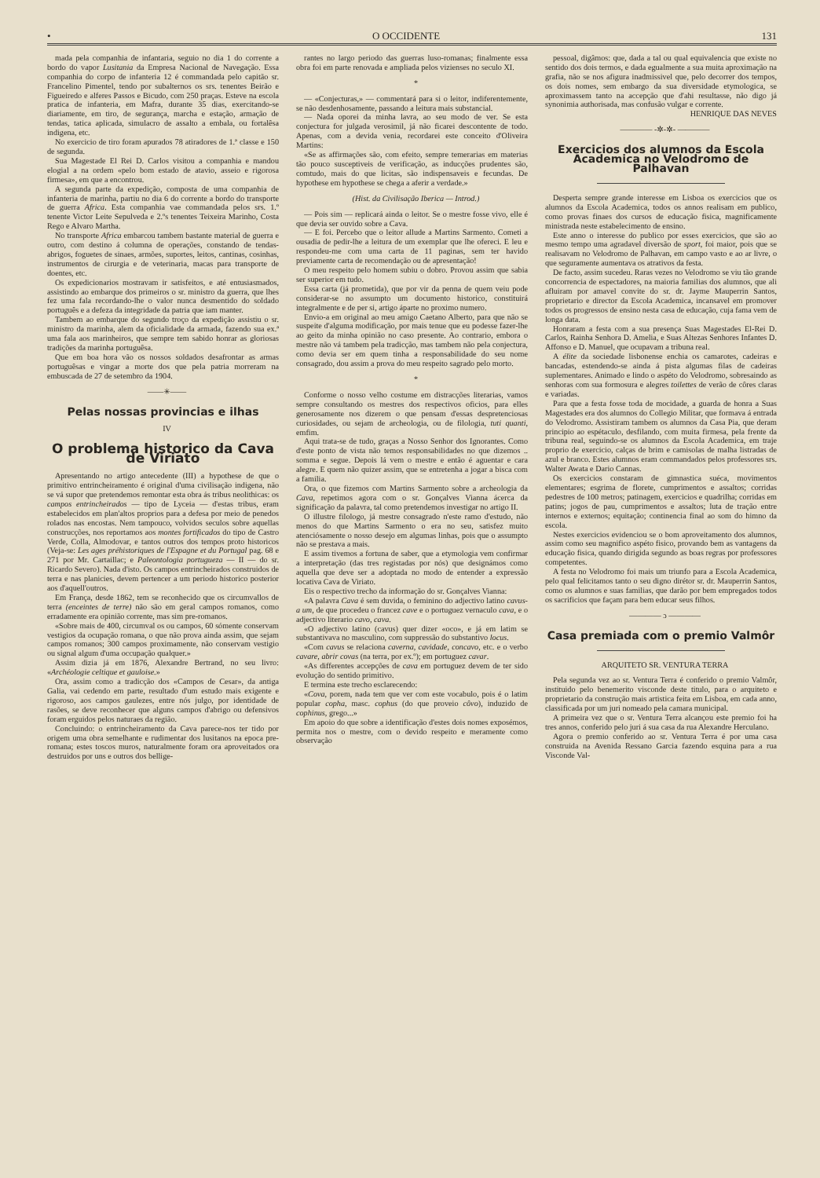• O OCCIDENTE 131
mada pela companhia de infantaria, seguio no dia 1 do corrente a bordo do vapor Lusitania da Empresa Nacional de Navegação. Essa companhia do corpo de infanteria 12 é commandada pelo capitão sr. Francelino Pimentel, tendo por subalternos os srs. tenentes Beirão e Figueiredo e alferes Passos e Bicudo, com 250 praças. Esteve na escola pratica de infanteria, em Mafra, durante 35 dias, exercitando-se diariamente, em tiro, de segurança, marcha e estação, armação de tendas, tatica aplicada, simulacro de assalto a embala, ou fortalêsa indigena, etc.
No exercicio de tiro foram apurados 78 atiradores de 1.ª classe e 150 de segunda.
Sua Magestade El Rei D. Carlos visitou a companhia e mandou elogial a na ordem «pelo bom estado de atavio, asseio e rigorosa firmesa», em que a encontrou.
A segunda parte da expedição, composta de uma companhia de infanteria de marinha, partiu no dia 6 do corrente a bordo do transporte de guerra Africa. Esta companhia vae commandada pelos srs. 1.º tenente Victor Leite Sepulveda e 2.ºs tenentes Teixeira Marinho, Costa Rego e Alvaro Martha.
No transporte Africa embarcou tambem bastante material de guerra e outro, com destino á columna de operações, constando de tendas-abrigos, foguetes de sinaes, armões, suportes, leitos, cantinas, cosinhas, instrumentos de cirurgia e de veterinaria, macas para transporte de doentes, etc.
Os expedicionarios mostravam ir satisfeitos, e até entusiasmados, assistindo ao embarque dos primeiros o sr. ministro da guerra, que lhes fez uma fala recordando-lhe o valor nunca desmentido do soldado português e a defeza da integridade da patria que iam manter.
Tambem ao embarque do segundo troço da expedição assistiu o sr. ministro da marinha, alem da oficialidade da armada, fazendo sua ex.ª uma fala aos marinheiros, que sempre tem sabido honrar as gloriosas tradições da marinha portuguêsa.
Que em boa hora vão os nossos soldados desafrontar as armas portuguêsas e vingar a morte dos que pela patria morreram na embuscada de 27 de setembro da 1904.
——✳——
Pelas nossas provincias e ilhas
IV
O problema historico da Cava de Viriato
Apresentando no artigo antecedente (III) a hypothese de que o primitivo entrincheiramento é original d'uma civilisação indigena, não se vá supor que pretendemos remontar esta obra ás tribus neolithicas: os campos entrincheirados — tipo de Lyceia — d'estas tribus, eram estabelecidos em plan'altos proprios para a defesa por meio de penedos rolados nas encostas. Nem tampouco, volvidos seculos sobre aquellas construcções, nos reportamos aos montes fortificados do tipo de Castro Verde, Colla, Almodovar, e tantos outros dos tempos proto historicos (Veja-se: Les ages préhistoriques de l'Espagne et du Portugal pag. 68 e 271 por Mr. Cartaillac; e Paleontologia portugueza — II — do sr. Ricardo Severo). Nada d'isto. Os campos entrincheirados construidos de terra e nas planicies, devem pertencer a um periodo historico posterior aos d'aquell'outros.
Em França, desde 1862, tem se reconhecido que os circumvallos de terra (enceintes de terre) não são em geral campos romanos, como erradamente era opinião corrente, mas sim pre-romanos.
«Sobre mais de 400, circumval os ou campos, 60 sómente conservam vestigios da ocupação romana, o que não prova ainda assim, que sejam campos romanos; 300 campos proximamente, não conservam vestigio ou signal algum d'uma occupação qualquer.»
Assim dizia já em 1876, Alexandre Bertrand, no seu livro: «Archéologie celtique et gauloise.»
Ora, assim como a tradicção dos «Campos de Cesar», da antiga Galia, vai cedendo em parte, resultado d'um estudo mais exigente e rigoroso, aos campos gaulezes, entre nós julgo, por identidade de rasões, se deve reconhecer que alguns campos d'abrigo ou defensivos foram erguidos pelos naturaes da região.
Concluindo: o entrincheiramento da Cava parece-nos ter tido por origem uma obra semelhante e rudimentar dos lusitanos na epoca pre-romana; estes toscos muros, naturalmente foram ora aproveitados ora destruidos por uns e outros dos bellige-
rantes no largo periodo das guerras luso-romanas; finalmente essa obra foi em parte renovada e ampliada pelos vizienses no seculo XI.
*
— «Conjecturas,» — commentará para si o leitor, indiferentemente, se não desdenhosamente, passando a leitura mais substancial.
— Nada oporei da minha lavra, ao seu modo de ver. Se esta conjectura for julgada verosimil, já não ficarei descontente de todo. Apenas, com a devida venia, recordarei este conceito d'Oliveira Martins:
«Se as affirmações são, com efeito, sempre temerarias em materias tão pouco susceptiveis de verificação, as inducções prudentes são, comtudo, mais do que licitas, são indispensaveis e fecundas. De hypothese em hypothese se chega a aferir a verdade.»
(Hist. da Civilisação Iberica — Introd.)
— Pois sim — replicará ainda o leitor. Se o mestre fosse vivo, elle é que devia ser ouvido sobre a Cava.
— E foi. Percebo que o leitor allude a Martins Sarmento. Cometi a ousadia de pedir-lhe a leitura de um exemplar que lhe ofereci. E leu e respondeu-me com uma carta de 11 paginas, sem ter havido previamente carta de recomendação ou de apresentação!
O meu respeito pelo homem subiu o dobro. Provou assim que sabia ser superior em tudo.
Essa carta (já prometida), que por vir da penna de quem veiu pode considerar-se no assumpto um documento historico, constituirá integralmente e de per si, artigo áparte no proximo numero.
Envio-a em original ao meu amigo Caetano Alberto, para que não se suspeite d'alguma modificação, por mais tenue que eu podesse fazer-lhe ao geito da minha opinião no caso presente. Ao contrario, embora o mestre não vá tambem pela tradicção, mas tambem não pela conjectura, como devia ser em quem tinha a responsabilidade do seu nome consagrado, dou assim a prova do meu respeito sagrado pelo morto.
*
Conforme o nosso velho costume em distracções literarias, vamos sempre consultando os mestres dos respectivos oficios, para elles generosamente nos dizerem o que pensam d'essas despretenciosas curiosidades, ou sejam de archeologia, ou de filologia, tuti quanti, emfim.
Aqui trata-se de tudo, graças a Nosso Senhor dos Ignorantes. Como d'este ponto de vista não temos responsabilidades no que dizemos .. somma e segue. Depois lá vem o mestre e então é aguentar e cara alegre. E quem não quizer assim, que se entretenha a jogar a bisca com a familia.
Ora, o que fizemos com Martins Sarmento sobre a archeologia da Cava, repetimos agora com o sr. Gonçalves Vianna ácerca da significação da palavra, tal como pretendemos investigar no artigo II.
O illustre filologo, já mestre consagrado n'este ramo d'estudo, não menos do que Martins Sarmento o era no seu, satisfez muito atenciósamente o nosso desejo em algumas linhas, pois que o assumpto não se prestava a mais.
E assim tivemos a fortuna de saber, que a etymologia vem confirmar a interpretação (das tres registadas por nós) que designámos como aquella que deve ser a adoptada no modo de entender a expressão locativa Cava de Viriato.
Eis o respectivo trecho da informação do sr. Gonçalves Vianna:
«A palavra Cava é sem duvida, o feminino do adjectivo latino cavus-a um, de que procedeu o francez cave e o portuguez vernaculo cava, e o adjectivo literario cavo, cava.
«O adjectivo latino (cavus) quer dizer «oco», e já em latim se substantivava no masculino, com suppressão do substantivo locus.
«Com cavus se relaciona caverna, cavidade, concavo, etc. e o verbo cavare, abrir covas (na terra, por ex.º); em portuguez cavar.
«As differentes accepções de cava em portuguez devem de ter sido evolução do sentido primitivo.
E termina este trecho esclarecendo:
«Cova, porem, nada tem que ver com este vocabulo, pois é o latim popular copha, masc. cophus (do que proveio côvo), induzido de cophinus, grego...»
Em apoio do que sobre a identificação d'estes dois nomes exposémos, permita nos o mestre, com o devido respeito e meramente como observação
pessoal, digâmos: que, dada a tal ou qual equivalencia que existe no sentido dos dois termos, e dada egualmente a sua muita aproximação na grafia, não se nos afigura inadmissivel que, pelo decorrer dos tempos, os dois nomes, sem embargo da sua diversidade etymologica, se aproximassem tanto na accepção que d'ahi resultasse, não digo já synonimia authorisada, mas confusão vulgar e corrente.
HENRIQUE DAS NEVES
———— -✲-✲- ————
Exercicios dos alumnos da Escola Academica no Velodromo de Palhavan
Desperta sempre grande interesse em Lisboa os exercicios que os alumnos da Escola Academica, todos os annos realisam em publico, como provas finaes dos cursos de educação fisica, magnificamente ministrada neste estabelecimento de ensino.
Este anno o interesse do publico por esses exercicios, que são ao mesmo tempo uma agradavel diversão de sport, foi maior, pois que se realisavam no Velodromo de Palhavan, em campo vasto e ao ar livre, o que seguramente aumentava os atrativos da festa.
De facto, assim sucedeu. Raras vezes no Velodromo se viu tão grande concorrencia de espectadores, na maioria familias dos alumnos, que ali afluiram por amavel convite do sr. dr. Jayme Mauperrin Santos, proprietario e director da Escola Academica, incansavel em promover todos os progressos de ensino nesta casa de educação, cuja fama vem de longa data.
Honraram a festa com a sua presença Suas Magestades El-Rei D. Carlos, Rainha Senhora D. Amelia, e Suas Altezas Senhores Infantes D. Affonso e D. Manuel, que ocupavam a tribuna real.
A élite da sociedade lisbonense enchia os camarotes, cadeiras e bancadas, estendendo-se ainda á pista algumas filas de cadeiras suplementares. Animado e lindo o aspéto do Velodromo, sobresaindo as senhoras com sua formosura e alegres toilettes de verão de côres claras e variadas.
Para que a festa fosse toda de mocidade, a guarda de honra a Suas Magestades era dos alumnos do Collegio Militar, que formava á entrada do Velodromo. Assistiram tambem os alumnos da Casa Pia, que deram principio ao espétaculo, desfilando, com muita firmesa, pela frente da tribuna real, seguindo-se os alumnos da Escola Academica, em traje proprio de exercicio, calças de brim e camisolas de malha listradas de azul e branco. Estes alumnos eram commandados pelos professores srs. Walter Awata e Dario Cannas.
Os exercicios constaram de gimnastica suéca, movimentos elementares; esgrima de florete, cumprimentos e assaltos; corridas pedestres de 100 metros; patinagem, exercicios e quadrilha; corridas em patins; jogos de pau, cumprimentos e assaltos; luta de tração entre internos e externos; equitação; continencia final ao som do himno da escola.
Nestes exercicios evidenciou se o bom aproveitamento dos alumnos, assim como seu magnifico aspéto fisico, provando bem as vantagens da educação fisica, quando dirigida segundo as boas regras por professores competentes.
A festa no Velodromo foi mais um triunfo para a Escola Academica, pelo qual felicitamos tanto o seu digno dirétor sr. dr. Mauperrin Santos, como os alumnos e suas familias, que darão por bem empregados todos os sacrificios que façam para bem educar seus filhos.
———— ɔ ————
Casa premiada com o premio Valmôr
ARQUITETO SR. VENTURA TERRA
Pela segunda vez ao sr. Ventura Terra é conferido o premio Valmôr, instituido pelo benemerito visconde deste titulo, para o arquiteto e proprietario da construção mais artistica feita em Lisboa, em cada anno, classificada por um juri nomeado pela camara municipal.
A primeira vez que o sr. Ventura Terra alcançou este premio foi ha tres annos, conferido pelo juri á sua casa da rua Alexandre Herculano.
Agora o premio conferido ao sr. Ventura Terra é por uma casa construida na Avenida Ressano Garcia fazendo esquina para a rua Visconde Val-